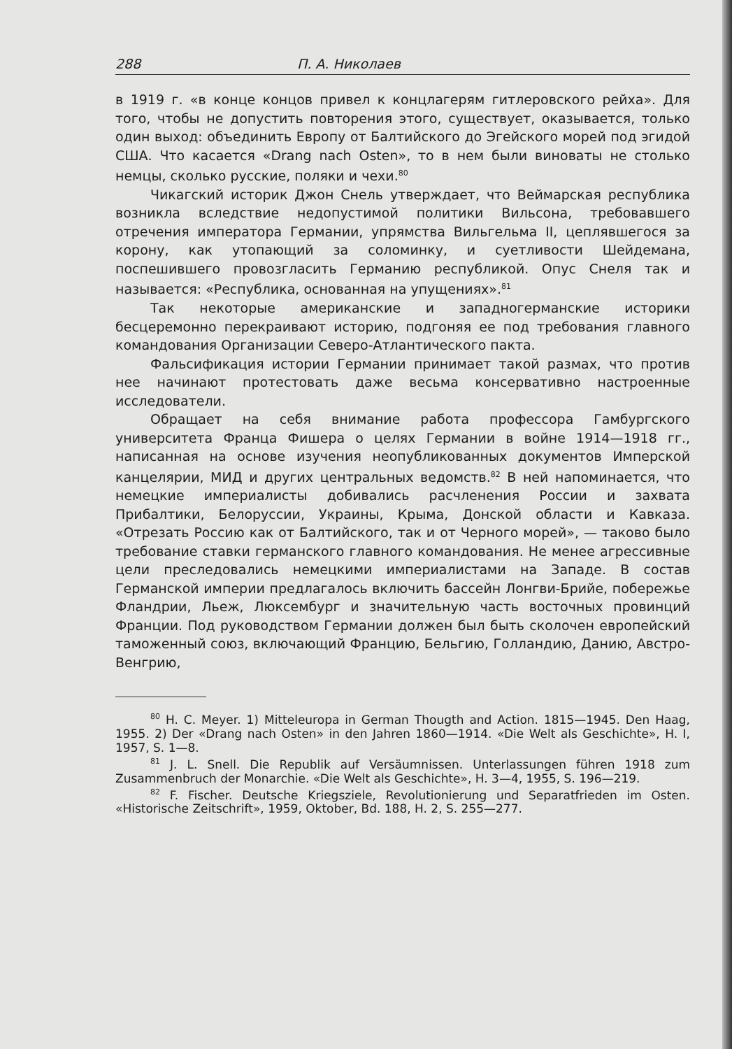288 П. А. Николаев
в 1919 г. «в конце концов привел к концлагерям гитлеровского рейха». Для того, чтобы не допустить повторения этого, существует, оказывается, только один выход: объединить Европу от Балтийского до Эгейского морей под эгидой США. Что касается «Drang nach Osten», то в нем были виноваты не столько немцы, сколько русские, поляки и чехи.<sup>80</sup>
Чикагский историк Джон Снель утверждает, что Веймарская республика возникла вследствие недопустимой политики Вильсона, требовавшего отречения императора Германии, упрямства Вильгельма II, цеплявшегося за корону, как утопающий за соломинку, и суетливости Шейдемана, поспешившего провозгласить Германию республикой. Опус Снеля так и называется: «Республика, основанная на упущениях».<sup>81</sup>
Так некоторые американские и западногерманские историки бесцеремонно перекраивают историю, подгоняя ее под требования главного командования Организации Северо-Атлантического пакта.
Фальсификация истории Германии принимает такой размах, что против нее начинают протестовать даже весьма консервативно настроенные исследователи.
Обращает на себя внимание работа профессора Гамбургского университета Франца Фишера о целях Германии в войне 1914—1918 гг., написанная на основе изучения неопубликованных документов Имперской канцелярии, МИД и других центральных ведомств.<sup>82</sup> В ней напоминается, что немецкие империалисты добивались расчленения России и захвата Прибалтики, Белоруссии, Украины, Крыма, Донской области и Кавказа. «Отрезать Россию как от Балтийского, так и от Черного морей», — таково было требование ставки германского главного командования. Не менее агрессивные цели преследовались немецкими империалистами на Западе. В состав Германской империи предлагалось включить бассейн Лонгви-Брийе, побережье Фландрии, Льеж, Люксембург и значительную часть восточных провинций Франции. Под руководством Германии должен был быть сколочен европейский таможенный союз, включающий Францию, Бельгию, Голландию, Данию, Австро-Венгрию,
<sup>80</sup> H. C. Meyer. 1) Mitteleuropa in German Thougth and Action. 1815—1945. Den Haag, 1955. 2) Der «Drang nach Osten» in den Jahren 1860—1914. «Die Welt als Geschichte», H. I, 1957, S. 1—8.
<sup>81</sup> J. L. Snell. Die Republik auf Versäumnissen. Unterlassungen führen 1918 zum Zusammenbruch der Monarchie. «Die Welt als Geschichte», H. 3—4, 1955, S. 196—219.
<sup>82</sup> F. Fischer. Deutsche Kriegsziele, Revolutionierung und Separatfrieden im Osten. «Historische Zeitschrift», 1959, Oktober, Bd. 188, H. 2, S. 255—277.